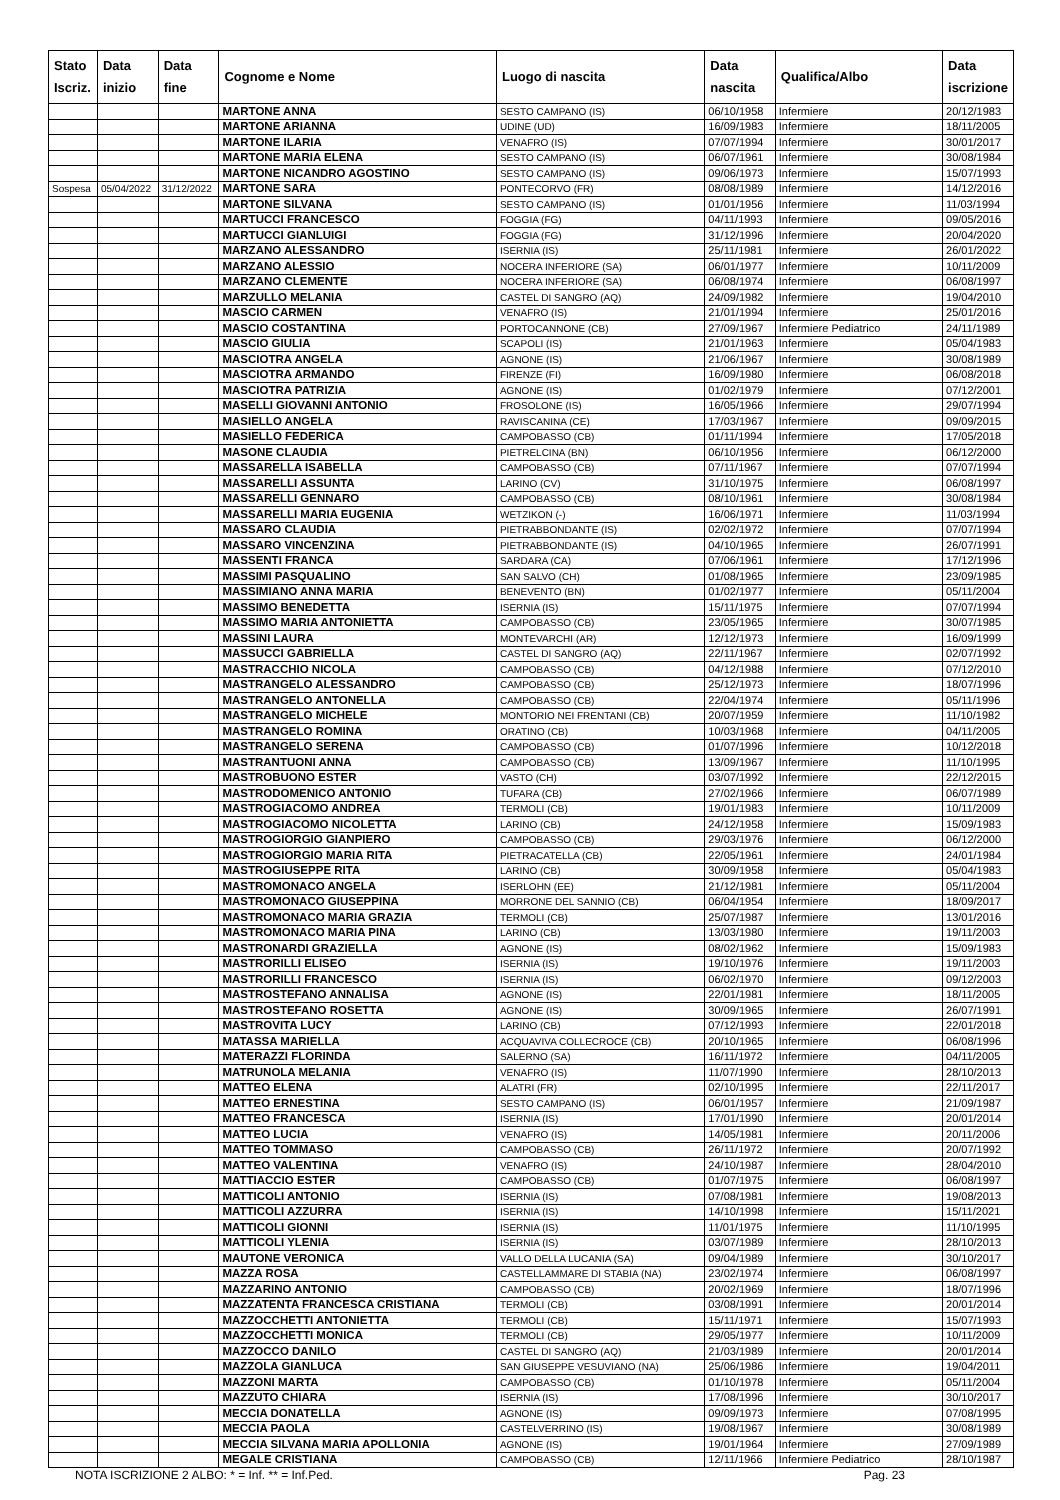| Stato Iscriz. | Data inizio | Data fine | Cognome e Nome | Luogo di nascita | Data nascita | Qualifica/Albo | Data iscrizione |
| --- | --- | --- | --- | --- | --- | --- | --- |
| | | | MARTONE ANNA | SESTO CAMPANO (IS) | 06/10/1958 | Infermiere | 20/12/1983 |
| | | | MARTONE ARIANNA | UDINE (UD) | 16/09/1983 | Infermiere | 18/11/2005 |
| | | | MARTONE ILARIA | VENAFRO (IS) | 07/07/1994 | Infermiere | 30/01/2017 |
| | | | MARTONE MARIA ELENA | SESTO CAMPANO (IS) | 06/07/1961 | Infermiere | 30/08/1984 |
| | | | MARTONE NICANDRO AGOSTINO | SESTO CAMPANO (IS) | 09/06/1973 | Infermiere | 15/07/1993 |
| Sospesa | 05/04/2022 | 31/12/2022 | MARTONE SARA | PONTECORVO (FR) | 08/08/1989 | Infermiere | 14/12/2016 |
| | | | MARTONE SILVANA | SESTO CAMPANO (IS) | 01/01/1956 | Infermiere | 11/03/1994 |
| | | | MARTUCCI FRANCESCO | FOGGIA (FG) | 04/11/1993 | Infermiere | 09/05/2016 |
| | | | MARTUCCI GIANLUIGI | FOGGIA (FG) | 31/12/1996 | Infermiere | 20/04/2020 |
| | | | MARZANO ALESSANDRO | ISERNIA (IS) | 25/11/1981 | Infermiere | 26/01/2022 |
| | | | MARZANO ALESSIO | NOCERA INFERIORE (SA) | 06/01/1977 | Infermiere | 10/11/2009 |
| | | | MARZANO CLEMENTE | NOCERA INFERIORE (SA) | 06/08/1974 | Infermiere | 06/08/1997 |
| | | | MARZULLO MELANIA | CASTEL DI SANGRO (AQ) | 24/09/1982 | Infermiere | 19/04/2010 |
| | | | MASCIO CARMEN | VENAFRO (IS) | 21/01/1994 | Infermiere | 25/01/2016 |
| | | | MASCIO COSTANTINA | PORTOCANNONE (CB) | 27/09/1967 | Infermiere Pediatrico | 24/11/1989 |
| | | | MASCIO GIULIA | SCAPOLI (IS) | 21/01/1963 | Infermiere | 05/04/1983 |
| | | | MASCIOTRA ANGELA | AGNONE (IS) | 21/06/1967 | Infermiere | 30/08/1989 |
| | | | MASCIOTRA ARMANDO | FIRENZE (FI) | 16/09/1980 | Infermiere | 06/08/2018 |
| | | | MASCIOTRA PATRIZIA | AGNONE (IS) | 01/02/1979 | Infermiere | 07/12/2001 |
| | | | MASELLI GIOVANNI ANTONIO | FROSOLONE (IS) | 16/05/1966 | Infermiere | 29/07/1994 |
| | | | MASIELLO ANGELA | RAVISCANINA (CE) | 17/03/1967 | Infermiere | 09/09/2015 |
| | | | MASIELLO FEDERICA | CAMPOBASSO (CB) | 01/11/1994 | Infermiere | 17/05/2018 |
| | | | MASONE CLAUDIA | PIETRELCINA (BN) | 06/10/1956 | Infermiere | 06/12/2000 |
| | | | MASSARELLA ISABELLA | CAMPOBASSO (CB) | 07/11/1967 | Infermiere | 07/07/1994 |
| | | | MASSARELLI ASSUNTA | LARINO (CV) | 31/10/1975 | Infermiere | 06/08/1997 |
| | | | MASSARELLI GENNARO | CAMPOBASSO (CB) | 08/10/1961 | Infermiere | 30/08/1984 |
| | | | MASSARELLI MARIA EUGENIA | WETZIKON (-) | 16/06/1971 | Infermiere | 11/03/1994 |
| | | | MASSARO CLAUDIA | PIETRABBONDANTE (IS) | 02/02/1972 | Infermiere | 07/07/1994 |
| | | | MASSARO VINCENZINA | PIETRABBONDANTE (IS) | 04/10/1965 | Infermiere | 26/07/1991 |
| | | | MASSENTI FRANCA | SARDARA (CA) | 07/06/1961 | Infermiere | 17/12/1996 |
| | | | MASSIMI PASQUALINO | SAN SALVO (CH) | 01/08/1965 | Infermiere | 23/09/1985 |
| | | | MASSIMIANO ANNA MARIA | BENEVENTO (BN) | 01/02/1977 | Infermiere | 05/11/2004 |
| | | | MASSIMO BENEDETTA | ISERNIA (IS) | 15/11/1975 | Infermiere | 07/07/1994 |
| | | | MASSIMO MARIA ANTONIETTA | CAMPOBASSO (CB) | 23/05/1965 | Infermiere | 30/07/1985 |
| | | | MASSINI LAURA | MONTEVARCHI (AR) | 12/12/1973 | Infermiere | 16/09/1999 |
| | | | MASSUCCI GABRIELLA | CASTEL DI SANGRO (AQ) | 22/11/1967 | Infermiere | 02/07/1992 |
| | | | MASTRACCHIO NICOLA | CAMPOBASSO (CB) | 04/12/1988 | Infermiere | 07/12/2010 |
| | | | MASTRANGELO ALESSANDRO | CAMPOBASSO (CB) | 25/12/1973 | Infermiere | 18/07/1996 |
| | | | MASTRANGELO ANTONELLA | CAMPOBASSO (CB) | 22/04/1974 | Infermiere | 05/11/1996 |
| | | | MASTRANGELO MICHELE | MONTORIO NEI FRENTANI (CB) | 20/07/1959 | Infermiere | 11/10/1982 |
| | | | MASTRANGELO ROMINA | ORATINO (CB) | 10/03/1968 | Infermiere | 04/11/2005 |
| | | | MASTRANGELO SERENA | CAMPOBASSO (CB) | 01/07/1996 | Infermiere | 10/12/2018 |
| | | | MASTRANTUONI ANNA | CAMPOBASSO (CB) | 13/09/1967 | Infermiere | 11/10/1995 |
| | | | MASTROBUONO ESTER | VASTO (CH) | 03/07/1992 | Infermiere | 22/12/2015 |
| | | | MASTRODOMENICO ANTONIO | TUFARA (CB) | 27/02/1966 | Infermiere | 06/07/1989 |
| | | | MASTROGIACOMO ANDREA | TERMOLI (CB) | 19/01/1983 | Infermiere | 10/11/2009 |
| | | | MASTROGIACOMO NICOLETTA | LARINO (CB) | 24/12/1958 | Infermiere | 15/09/1983 |
| | | | MASTROGIORGIO GIANPIERO | CAMPOBASSO (CB) | 29/03/1976 | Infermiere | 06/12/2000 |
| | | | MASTROGIORGIO MARIA RITA | PIETRACATELLA (CB) | 22/05/1961 | Infermiere | 24/01/1984 |
| | | | MASTROGIUSEPPE RITA | LARINO (CB) | 30/09/1958 | Infermiere | 05/04/1983 |
| | | | MASTROMONACO ANGELA | ISERLOHN (EE) | 21/12/1981 | Infermiere | 05/11/2004 |
| | | | MASTROMONACO GIUSEPPINA | MORRONE DEL SANNIO (CB) | 06/04/1954 | Infermiere | 18/09/2017 |
| | | | MASTROMONACO MARIA GRAZIA | TERMOLI (CB) | 25/07/1987 | Infermiere | 13/01/2016 |
| | | | MASTROMONACO MARIA PINA | LARINO (CB) | 13/03/1980 | Infermiere | 19/11/2003 |
| | | | MASTRONARDI GRAZIELLA | AGNONE (IS) | 08/02/1962 | Infermiere | 15/09/1983 |
| | | | MASTRORILLI ELISEO | ISERNIA (IS) | 19/10/1976 | Infermiere | 19/11/2003 |
| | | | MASTRORILLI FRANCESCO | ISERNIA (IS) | 06/02/1970 | Infermiere | 09/12/2003 |
| | | | MASTROSTEFANO ANNALISA | AGNONE (IS) | 22/01/1981 | Infermiere | 18/11/2005 |
| | | | MASTROSTEFANO ROSETTA | AGNONE (IS) | 30/09/1965 | Infermiere | 26/07/1991 |
| | | | MASTROVITA LUCY | LARINO (CB) | 07/12/1993 | Infermiere | 22/01/2018 |
| | | | MATASSA MARIELLA | ACQUAVIVA COLLECROCE (CB) | 20/10/1965 | Infermiere | 06/08/1996 |
| | | | MATERAZZI FLORINDA | SALERNO (SA) | 16/11/1972 | Infermiere | 04/11/2005 |
| | | | MATRUNOLA MELANIA | VENAFRO (IS) | 11/07/1990 | Infermiere | 28/10/2013 |
| | | | MATTEO ELENA | ALATRI (FR) | 02/10/1995 | Infermiere | 22/11/2017 |
| | | | MATTEO ERNESTINA | SESTO CAMPANO (IS) | 06/01/1957 | Infermiere | 21/09/1987 |
| | | | MATTEO FRANCESCA | ISERNIA (IS) | 17/01/1990 | Infermiere | 20/01/2014 |
| | | | MATTEO LUCIA | VENAFRO (IS) | 14/05/1981 | Infermiere | 20/11/2006 |
| | | | MATTEO TOMMASO | CAMPOBASSO (CB) | 26/11/1972 | Infermiere | 20/07/1992 |
| | | | MATTEO VALENTINA | VENAFRO (IS) | 24/10/1987 | Infermiere | 28/04/2010 |
| | | | MATTIACCIO ESTER | CAMPOBASSO (CB) | 01/07/1975 | Infermiere | 06/08/1997 |
| | | | MATTICOLI ANTONIO | ISERNIA (IS) | 07/08/1981 | Infermiere | 19/08/2013 |
| | | | MATTICOLI AZZURRA | ISERNIA (IS) | 14/10/1998 | Infermiere | 15/11/2021 |
| | | | MATTICOLI GIONNI | ISERNIA (IS) | 11/01/1975 | Infermiere | 11/10/1995 |
| | | | MATTICOLI YLENIA | ISERNIA (IS) | 03/07/1989 | Infermiere | 28/10/2013 |
| | | | MAUTONE VERONICA | VALLO DELLA LUCANIA (SA) | 09/04/1989 | Infermiere | 30/10/2017 |
| | | | MAZZA ROSA | CASTELLAMMARE DI STABIA (NA) | 23/02/1974 | Infermiere | 06/08/1997 |
| | | | MAZZARINO ANTONIO | CAMPOBASSO (CB) | 20/02/1969 | Infermiere | 18/07/1996 |
| | | | MAZZATENTA FRANCESCA CRISTIANA | TERMOLI (CB) | 03/08/1991 | Infermiere | 20/01/2014 |
| | | | MAZZOCCHETTI ANTONIETTA | TERMOLI (CB) | 15/11/1971 | Infermiere | 15/07/1993 |
| | | | MAZZOCCHETTI MONICA | TERMOLI (CB) | 29/05/1977 | Infermiere | 10/11/2009 |
| | | | MAZZOCCO DANILO | CASTEL DI SANGRO (AQ) | 21/03/1989 | Infermiere | 20/01/2014 |
| | | | MAZZOLA GIANLUCA | SAN GIUSEPPE VESUVIANO (NA) | 25/06/1986 | Infermiere | 19/04/2011 |
| | | | MAZZONI MARTA | CAMPOBASSO (CB) | 01/10/1978 | Infermiere | 05/11/2004 |
| | | | MAZZUTO CHIARA | ISERNIA (IS) | 17/08/1996 | Infermiere | 30/10/2017 |
| | | | MECCIA DONATELLA | AGNONE (IS) | 09/09/1973 | Infermiere | 07/08/1995 |
| | | | MECCIA PAOLA | CASTELVERRINO (IS) | 19/08/1967 | Infermiere | 30/08/1989 |
| | | | MECCIA SILVANA MARIA APOLLONIA | AGNONE (IS) | 19/01/1964 | Infermiere | 27/09/1989 |
| | | | MEGALE CRISTIANA | CAMPOBASSO (CB) | 12/11/1966 | Infermiere Pediatrico | 28/10/1987 |
NOTA ISCRIZIONE 2 ALBO: * = Inf. ** = Inf.Ped. Pag. 23